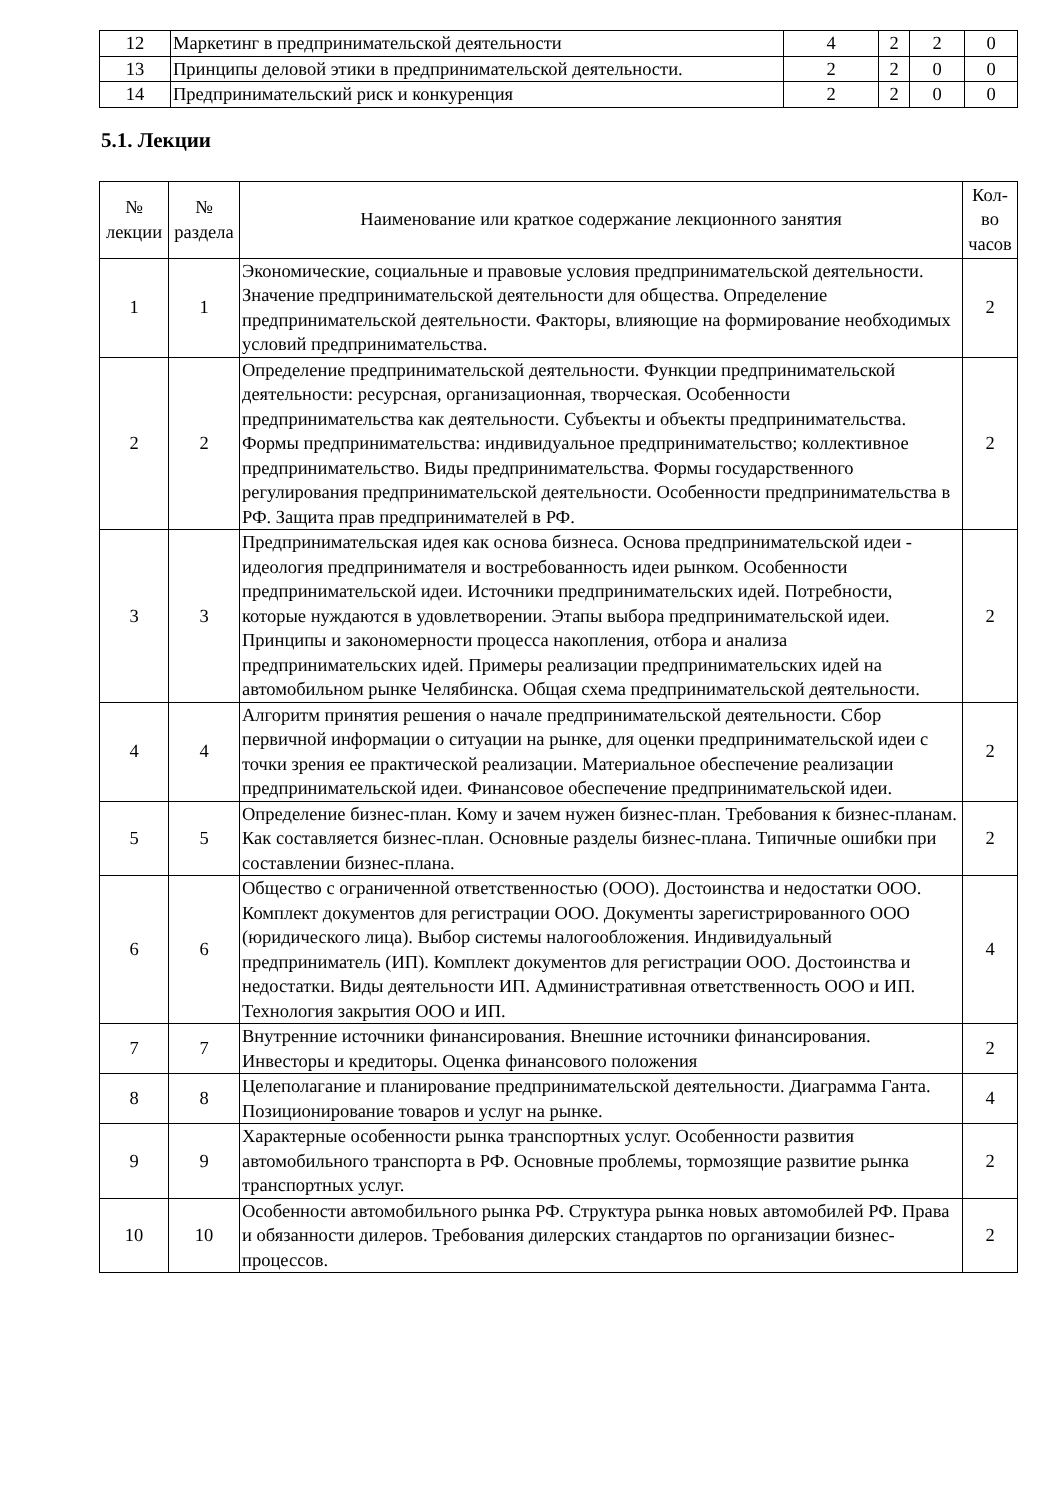| 12 | Маркетинг в предпринимательской деятельности | 4 | 2 | 2 | 0 |
| 13 | Принципы деловой этики в предпринимательской деятельности. | 2 | 2 | 0 | 0 |
| 14 | Предпринимательский риск и конкуренция | 2 | 2 | 0 | 0 |
5.1. Лекции
| № лекции | № раздела | Наименование или краткое содержание лекционного занятия | Кол- во часов |
| --- | --- | --- | --- |
| 1 | 1 | Экономические, социальные и правовые условия предпринимательской деятельности. Значение предпринимательской деятельности для общества. Определение предпринимательской деятельности. Факторы, влияющие на формирование необходимых условий предпринимательства. | 2 |
| 2 | 2 | Определение предпринимательской деятельности. Функции предпринимательской деятельности: ресурсная, организационная, творческая. Особенности предпринимательства как деятельности. Субъекты и объекты предпринимательства. Формы предпринимательства: индивидуальное предпринимательство; коллективное предпринимательство. Виды предпринимательства. Формы государственного регулирования предпринимательской деятельности. Особенности предпринимательства в РФ. Защита прав предпринимателей в РФ. | 2 |
| 3 | 3 | Предпринимательская идея как основа бизнеса. Основа предпринимательской идеи - идеология предпринимателя и востребованность идеи рынком. Особенности предпринимательской идеи. Источники предпринимательских идей. Потребности, которые нуждаются в удовлетворении. Этапы выбора предпринимательской идеи. Принципы и закономерности процесса накопления, отбора и анализа предпринимательских идей. Примеры реализации предпринимательских идей на автомобильном рынке Челябинска. Общая схема предпринимательской деятельности. | 2 |
| 4 | 4 | Алгоритм принятия решения о начале предпринимательской деятельности. Сбор первичной информации о ситуации на рынке, для оценки предпринимательской идеи с точки зрения ее практической реализации. Материальное обеспечение реализации предпринимательской идеи. Финансовое обеспечение предпринимательской идеи. | 2 |
| 5 | 5 | Определение бизнес-план. Кому и зачем нужен бизнес-план. Требования к бизнес-планам. Как составляется бизнес-план. Основные разделы бизнес-плана. Типичные ошибки при составлении бизнес-плана. | 2 |
| 6 | 6 | Общество с ограниченной ответственностью (ООО). Достоинства и недостатки ООО. Комплект документов для регистрации ООО. Документы зарегистрированного ООО (юридического лица). Выбор системы налогообложения. Индивидуальный предприниматель (ИП). Комплект документов для регистрации ООО. Достоинства и недостатки. Виды деятельности ИП. Административная ответственность ООО и ИП. Технология закрытия ООО и ИП. | 4 |
| 7 | 7 | Внутренние источники финансирования. Внешние источники финансирования. Инвесторы и кредиторы. Оценка финансового положения | 2 |
| 8 | 8 | Целеполагание и планирование предпринимательской деятельности. Диаграмма Ганта. Позиционирование товаров и услуг на рынке. | 4 |
| 9 | 9 | Характерные особенности рынка транспортных услуг. Особенности развития автомобильного транспорта в РФ. Основные проблемы, тормозящие развитие рынка транспортных услуг. | 2 |
| 10 | 10 | Особенности автомобильного рынка РФ. Структура рынка новых автомобилей РФ. Права и обязанности дилеров. Требования дилерских стандартов по организации бизнес-процессов. | 2 |